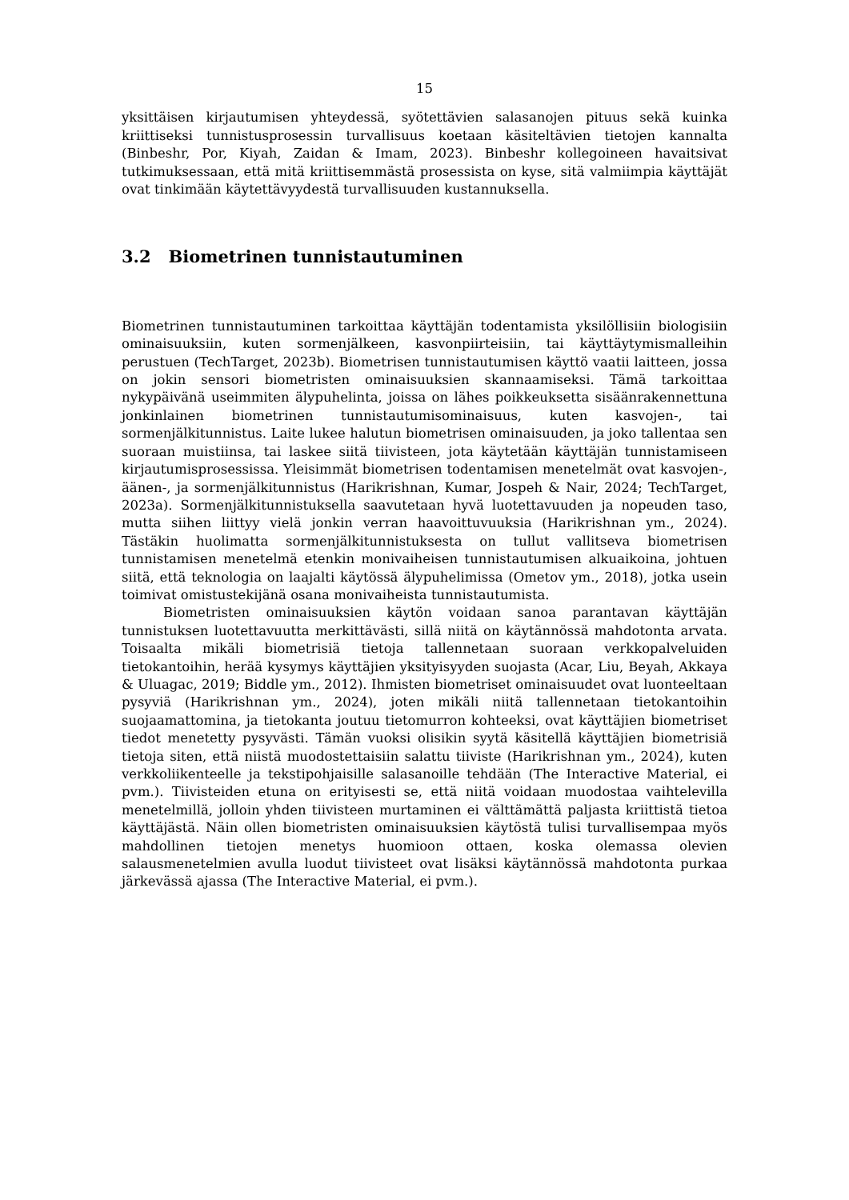15
yksittäisen kirjautumisen yhteydessä, syötettävien salasanojen pituus sekä kuinka kriittiseksi tunnistusprosessin turvallisuus koetaan käsiteltävien tietojen kannalta (Binbeshr, Por, Kiyah, Zaidan & Imam, 2023). Binbeshr kollegoineen havaitsivat tutkimuksessaan, että mitä kriittisemmästä prosessista on kyse, sitä valmiimpia käyttäjät ovat tinkimään käytettävyydestä turvallisuuden kustannuksella.
3.2 Biometrinen tunnistautuminen
Biometrinen tunnistautuminen tarkoittaa käyttäjän todentamista yksilöllisiin biologisiin ominaisuuksiin, kuten sormenjälkeen, kasvonpiirteisiin, tai käyttäytymismalleihin perustuen (TechTarget, 2023b). Biometrisen tunnistautumisen käyttö vaatii laitteen, jossa on jokin sensori biometristen ominaisuuksien skannaamiseksi. Tämä tarkoittaa nykypäivänä useimmiten älypuhelinta, joissa on lähes poikkeuksetta sisäänrakennettuna jonkinlainen biometrinen tunnistautumisominaisuus, kuten kasvojen-, tai sormenjälkitunnistus. Laite lukee halutun biometrisen ominaisuuden, ja joko tallentaa sen suoraan muistiinsa, tai laskee siitä tiivisteen, jota käytetään käyttäjän tunnistamiseen kirjautumisprosessissa. Yleisimmät biometrisen todentamisen menetelmät ovat kasvojen-, äänen-, ja sormenjälkitunnistus (Harikrishnan, Kumar, Jospeh & Nair, 2024; TechTarget, 2023a). Sormenjälkitunnistuksella saavutetaan hyvä luotettavuuden ja nopeuden taso, mutta siihen liittyy vielä jonkin verran haavoittuvuuksia (Harikrishnan ym., 2024). Tästäkin huolimatta sormenjälkitunnistuksesta on tullut vallitseva biometrisen tunnistamisen menetelmä etenkin monivaiheisen tunnistautumisen alkuaikoina, johtuen siitä, että teknologia on laajalti käytössä älypuhelimissa (Ometov ym., 2018), jotka usein toimivat omistustekijänä osana monivaiheista tunnistautumista.
Biometristen ominaisuuksien käytön voidaan sanoa parantavan käyttäjän tunnistuksen luotettavuutta merkittävästi, sillä niitä on käytännössä mahdotonta arvata. Toisaalta mikäli biometrisiä tietoja tallennetaan suoraan verkkopalveluiden tietokantoihin, herää kysymys käyttäjien yksityisyyden suojasta (Acar, Liu, Beyah, Akkaya & Uluagac, 2019; Biddle ym., 2012). Ihmisten biometriset ominaisuudet ovat luonteeltaan pysyviä (Harikrishnan ym., 2024), joten mikäli niitä tallennetaan tietokantoihin suojaamattomina, ja tietokanta joutuu tietomurron kohteeksi, ovat käyttäjien biometriset tiedot menetetty pysyvästi. Tämän vuoksi olisikin syytä käsitellä käyttäjien biometrisiä tietoja siten, että niistä muodostettaisiin salattu tiiviste (Harikrishnan ym., 2024), kuten verkkoliikenteelle ja tekstipohjaisille salasanoille tehdään (The Interactive Material, ei pvm.). Tiivisteiden etuna on erityisesti se, että niitä voidaan muodostaa vaihtelevilla menetelmillä, jolloin yhden tiivisteen murtaminen ei välttämättä paljasta kriittistä tietoa käyttäjästä. Näin ollen biometristen ominaisuuksien käytöstä tulisi turvallisempaa myös mahdollinen tietojen menetys huomioon ottaen, koska olemassa olevien salausmenetelmien avulla luodut tiivisteet ovat lisäksi käytännössä mahdotonta purkaa järkevässä ajassa (The Interactive Material, ei pvm.).